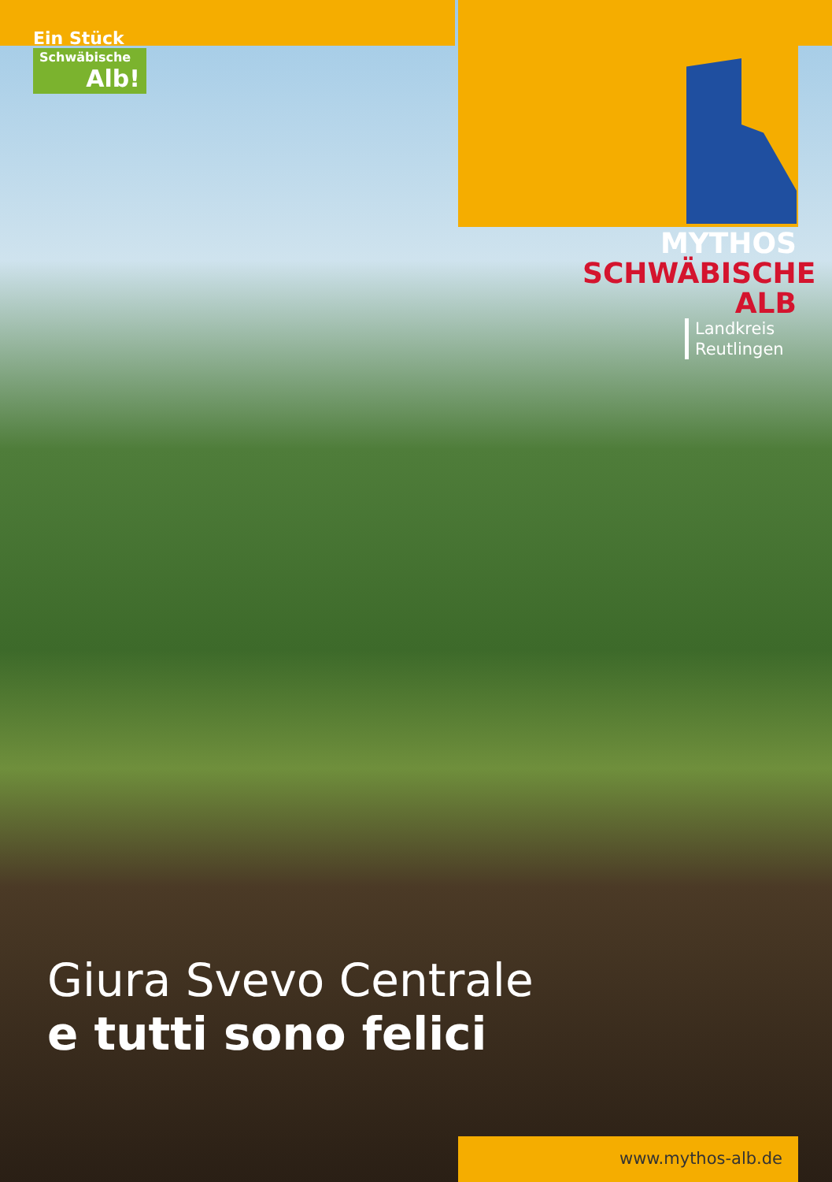Ein Stück
Schwäbische
Alb!
MYTHOS
SCHWÄBISCHE
ALB
Landkreis
Reutlingen
Giura Svevo Centrale
e tutti sono felici
www.mythos-alb.de